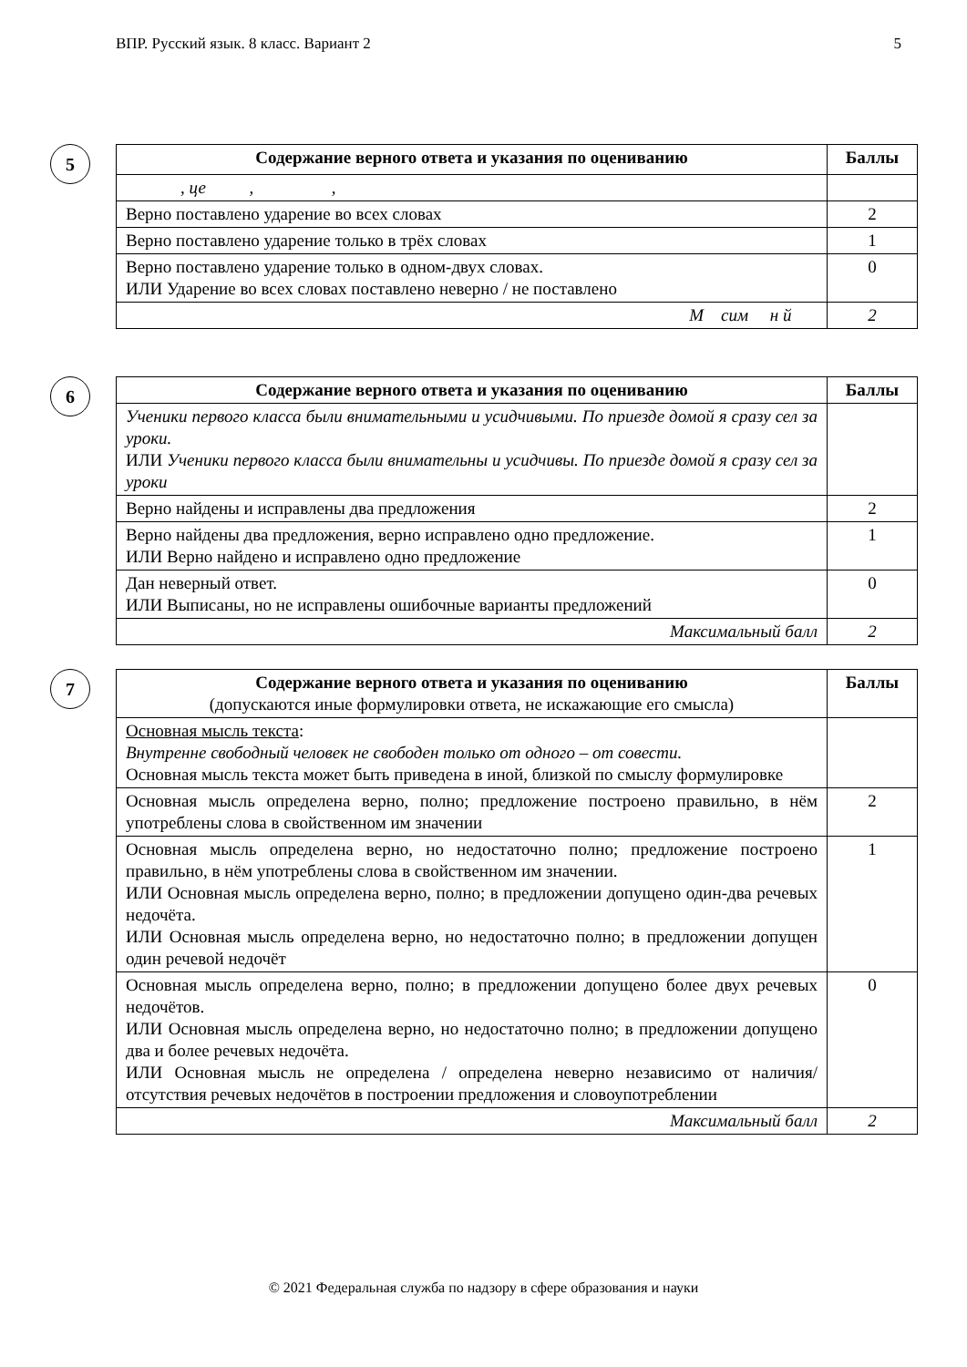ВПР. Русский язык. 8 класс. Вариант 2 5
5
| Содержание верного ответа и указания по оцениванию | Баллы |
| --- | --- |
| , це , , | |
| Верно поставлено ударение во всех словах | 2 |
| Верно поставлено ударение только в трёх словах | 1 |
| Верно поставлено ударение только в одном-двух словах. ИЛИ Ударение во всех словах поставлено неверно / не поставлено | 0 |
| М сим н й | 2 |
6
| Содержание верного ответа и указания по оцениванию | Баллы |
| --- | --- |
| Ученики первого класса были внимательными и усидчивыми. По приезде домой я сразу сел за уроки. ИЛИ Ученики первого класса были внимательны и усидчивы. По приезде домой я сразу сел за уроки | |
| Верно найдены и исправлены два предложения | 2 |
| Верно найдены два предложения, верно исправлено одно предложение. ИЛИ Верно найдено и исправлено одно предложение | 1 |
| Дан неверный ответ. ИЛИ Выписаны, но не исправлены ошибочные варианты предложений | 0 |
| Максимальный балл | 2 |
7
| Содержание верного ответа и указания по оцениванию (допускаются иные формулировки ответа, не искажающие его смысла) | Баллы |
| Основная мысль текста : Внутренне свободный человек не свободен только от одного – от совести. Основная мысль текста может быть приведена в иной, близкой по смыслу формулировке | |
| Основная мысль определена верно, полно; предложение построено правильно, в нём употреблены слова в свойственном им значении | 2 |
| Основная мысль определена верно, но недостаточно полно; предложение построено правильно, в нём употреблены слова в свойственном им значении. ИЛИ Основная мысль определена верно, полно; в предложении допущено один-два речевых недочёта. ИЛИ Основная мысль определена верно, но недостаточно полно; в предложении допущен один речевой недочёт | 1 |
| Основная мысль определена верно, полно; в предложении допущено более двух речевых недочётов. ИЛИ Основная мысль определена верно, но недостаточно полно; в предложении допущено два и более речевых недочёта. ИЛИ Основная мысль не определена / определена неверно независимо от наличия/отсутствия речевых недочётов в построении предложения и словоупотреблении | 0 |
| Максимальный балл | 2 |
© 2021 Федеральная служба по надзору в сфере образования и науки